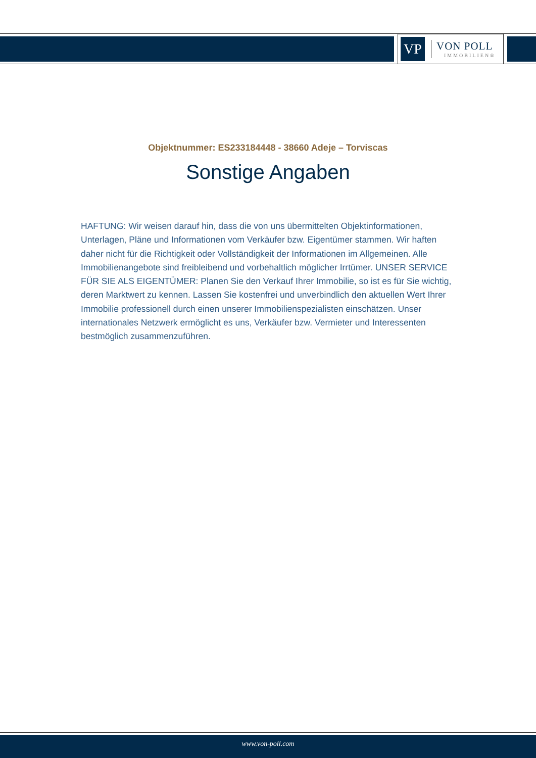VP
VON POLL
IMMOBILIEN®
Objektnummer: ES233184448 - 38660 Adeje – Torviscas
Sonstige Angaben
HAFTUNG: Wir weisen darauf hin, dass die von uns übermittelten Objektinformationen, Unterlagen, Pläne und Informationen vom Verkäufer bzw. Eigentümer stammen. Wir haften daher nicht für die Richtigkeit oder Vollständigkeit der Informationen im Allgemeinen. Alle Immobilienangebote sind freibleibend und vorbehaltlich möglicher Irrtümer. UNSER SERVICE FÜR SIE ALS EIGENTÜMER: Planen Sie den Verkauf Ihrer Immobilie, so ist es für Sie wichtig, deren Marktwert zu kennen. Lassen Sie kostenfrei und unverbindlich den aktuellen Wert Ihrer Immobilie professionell durch einen unserer Immobilienspezialisten einschätzen. Unser internationales Netzwerk ermöglicht es uns, Verkäufer bzw. Vermieter und Interessenten bestmöglich zusammenzuführen.
www.von-poll.com